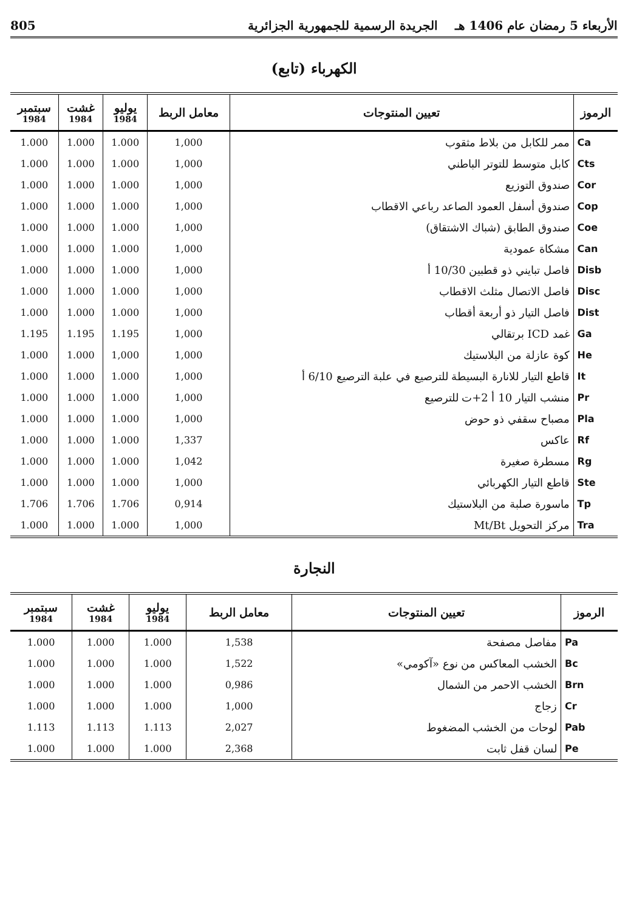الأربعاء 5 رمضان عام 1406 هـ الجريدة الرسمية للجمهورية الجزائرية 805
الكهرباء (تابع)
| الرموز | تعيين المنتوجات | معامل الربط | يوليو 1984 | غشت 1984 | سبتمبر 1984 |
| --- | --- | --- | --- | --- | --- |
| Ca | ممر للكابل من بلاط مثقوب | 1,000 | 1.000 | 1.000 | 1.000 |
| Cts | كابل متوسط للتوتر الباطني | 1,000 | 1.000 | 1.000 | 1.000 |
| Cor | صندوق التوزيع | 1,000 | 1.000 | 1.000 | 1.000 |
| Cop | صندوق أسفل العمود الصاعد رباعي الاقطاب | 1,000 | 1.000 | 1.000 | 1.000 |
| Coe | صندوق الطابق (شباك الاشتقاق) | 1,000 | 1.000 | 1.000 | 1.000 |
| Can | مشكاة عمودية | 1,000 | 1.000 | 1.000 | 1.000 |
| Disb | فاصل تبايني ذو قطبين 10/30 أ | 1,000 | 1.000 | 1.000 | 1.000 |
| Disc | فاصل الاتصال مثلث الاقطاب | 1,000 | 1.000 | 1.000 | 1.000 |
| Dist | فاصل التيار ذو أربعة أقطاب | 1,000 | 1.000 | 1.000 | 1.000 |
| Ga | غمد ICD برتقالي | 1,000 | 1.195 | 1.195 | 1.195 |
| He | كوة عازلة من البلاستيك | 1,000 | 1,000 | 1.000 | 1.000 |
| It | قاطع التيار للانارة البسيطة للترصيع في علبة الترصيع 6/10 أ | 1,000 | 1.000 | 1.000 | 1.000 |
| Pr | منشب التيار 10 أ 2+ت للترصيع | 1,000 | 1.000 | 1.000 | 1.000 |
| Pla | مصباح سقفي ذو حوض | 1,000 | 1.000 | 1.000 | 1.000 |
| Rf | عاكس | 1,337 | 1.000 | 1.000 | 1.000 |
| Rg | مسطرة صغيرة | 1,042 | 1.000 | 1.000 | 1.000 |
| Ste | قاطع التيار الكهربائي | 1,000 | 1.000 | 1.000 | 1.000 |
| Tp | ماسورة صلبة من البلاستيك | 0,914 | 1.706 | 1.706 | 1.706 |
| Tra | مركز التحويل Mt/Bt | 1,000 | 1.000 | 1.000 | 1.000 |
النجارة
| الرموز | تعيين المنتوجات | معامل الربط | يوليو 1984 | غشت 1984 | سبتمبر 1984 |
| --- | --- | --- | --- | --- | --- |
| Pa | مفاصل مصفحة | 1,538 | 1.000 | 1.000 | 1.000 |
| Bc | الخشب المعاكس من نوع «آكومي» | 1,522 | 1.000 | 1.000 | 1.000 |
| Brn | الخشب الاحمر من الشمال | 0,986 | 1.000 | 1.000 | 1.000 |
| Cr | زجاج | 1,000 | 1.000 | 1.000 | 1.000 |
| Pab | لوحات من الخشب المضغوط | 2,027 | 1.113 | 1.113 | 1.113 |
| Pe | لسان قفل ثابت | 2,368 | 1.000 | 1.000 | 1.000 |